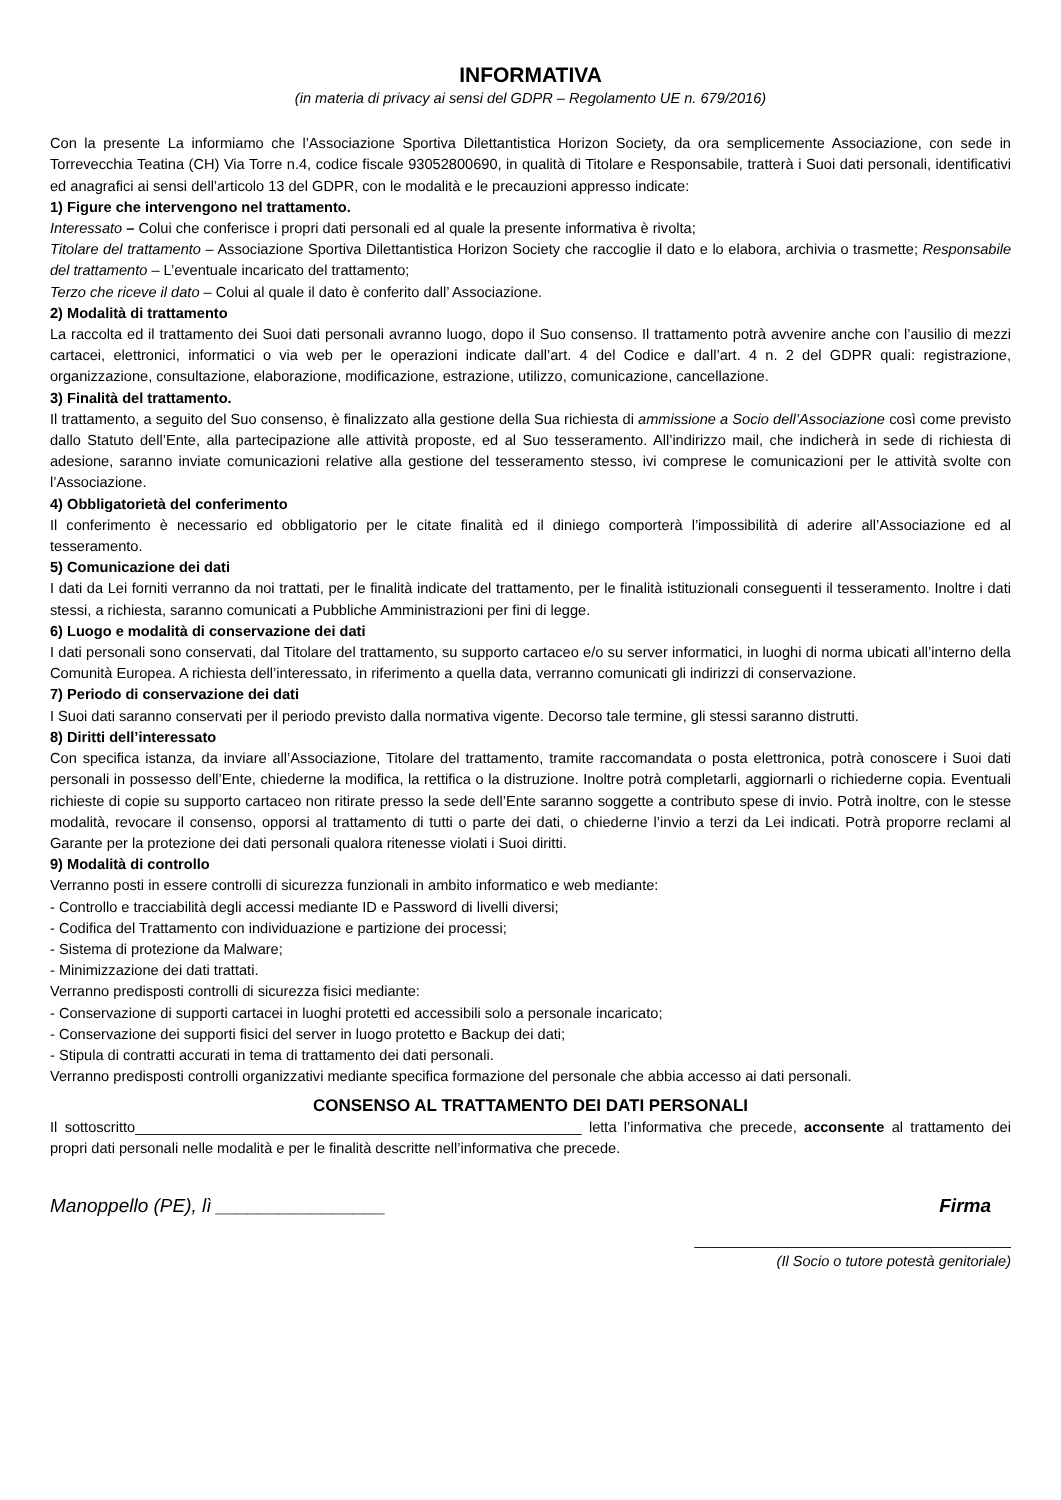INFORMATIVA
(in materia di privacy ai sensi del GDPR – Regolamento UE n. 679/2016)
Con la presente La informiamo che l’Associazione Sportiva Dilettantistica Horizon Society, da ora semplicemente Associazione, con sede in Torrevecchia Teatina (CH) Via Torre n.4, codice fiscale 93052800690, in qualità di Titolare e Responsabile, tratterà i Suoi dati personali, identificativi ed anagrafici ai sensi dell’articolo 13 del GDPR, con le modalità e le precauzioni appresso indicate:
1) Figure che intervengono nel trattamento.
Interessato – Colui che conferisce i propri dati personali ed al quale la presente informativa è rivolta;
Titolare del trattamento – Associazione Sportiva Dilettantistica Horizon Society che raccoglie il dato e lo elabora, archivia o trasmette; Responsabile del trattamento – L’eventuale incaricato del trattamento;
Terzo che riceve il dato – Colui al quale il dato è conferito dall’ Associazione.
2) Modalità di trattamento
La raccolta ed il trattamento dei Suoi dati personali avranno luogo, dopo il Suo consenso. Il trattamento potrà avvenire anche con l’ausilio di mezzi cartacei, elettronici, informatici o via web per le operazioni indicate dall’art. 4 del Codice e dall’art. 4 n. 2 del GDPR quali: registrazione, organizzazione, consultazione, elaborazione, modificazione, estrazione, utilizzo, comunicazione, cancellazione.
3) Finalità del trattamento.
Il trattamento, a seguito del Suo consenso, è finalizzato alla gestione della Sua richiesta di ammissione a Socio dell’Associazione così come previsto dallo Statuto dell’Ente, alla partecipazione alle attività proposte, ed al Suo tesseramento. All’indirizzo mail, che indicherà in sede di richiesta di adesione, saranno inviate comunicazioni relative alla gestione del tesseramento stesso, ivi comprese le comunicazioni per le attività svolte con l’Associazione.
4) Obbligatorietà del conferimento
Il conferimento è necessario ed obbligatorio per le citate finalità ed il diniego comporterà l’impossibilità di aderire all’Associazione ed al tesseramento.
5) Comunicazione dei dati
I dati da Lei forniti verranno da noi trattati, per le finalità indicate del trattamento, per le finalità istituzionali conseguenti il tesseramento. Inoltre i dati stessi, a richiesta, saranno comunicati a Pubbliche Amministrazioni per fini di legge.
6) Luogo e modalità di conservazione dei dati
I dati personali sono conservati, dal Titolare del trattamento, su supporto cartaceo e/o su server informatici, in luoghi di norma ubicati all’interno della Comunità Europea. A richiesta dell’interessato, in riferimento a quella data, verranno comunicati gli indirizzi di conservazione.
7) Periodo di conservazione dei dati
I Suoi dati saranno conservati per il periodo previsto dalla normativa vigente. Decorso tale termine, gli stessi saranno distrutti.
8) Diritti dell’interessato
Con specifica istanza, da inviare all’Associazione, Titolare del trattamento, tramite raccomandata o posta elettronica, potrà conoscere i Suoi dati personali in possesso dell’Ente, chiederne la modifica, la rettifica o la distruzione. Inoltre potrà completarli, aggiornarli o richiederne copia. Eventuali richieste di copie su supporto cartaceo non ritirate presso la sede dell’Ente saranno soggette a contributo spese di invio. Potrà inoltre, con le stesse modalità, revocare il consenso, opporsi al trattamento di tutti o parte dei dati, o chiederne l’invio a terzi da Lei indicati. Potrà proporre reclami al Garante per la protezione dei dati personali qualora ritenesse violati i Suoi diritti.
9) Modalità di controllo
Verranno posti in essere controlli di sicurezza funzionali in ambito informatico e web mediante:
- Controllo e tracciabilità degli accessi mediante ID e Password di livelli diversi;
- Codifica del Trattamento con individuazione e partizione dei processi;
- Sistema di protezione da Malware;
- Minimizzazione dei dati trattati.
Verranno predisposti controlli di sicurezza fisici mediante:
- Conservazione di supporti cartacei in luoghi protetti ed accessibili solo a personale incaricato;
- Conservazione dei supporti fisici del server in luogo protetto e Backup dei dati;
- Stipula di contratti accurati in tema di trattamento dei dati personali.
Verranno predisposti controlli organizzativi mediante specifica formazione del personale che abbia accesso ai dati personali.
CONSENSO AL TRATTAMENTO DEI DATI PERSONALI
Il sottoscritto_______________________________________________________ letta l’informativa che precede, acconsente al trattamento dei propri dati personali nelle modalità e per le finalità descritte nell’informativa che precede.
Manoppello (PE), lì ________________ Firma
_______________________________________
(Il Socio o tutore potestà genitoriale)